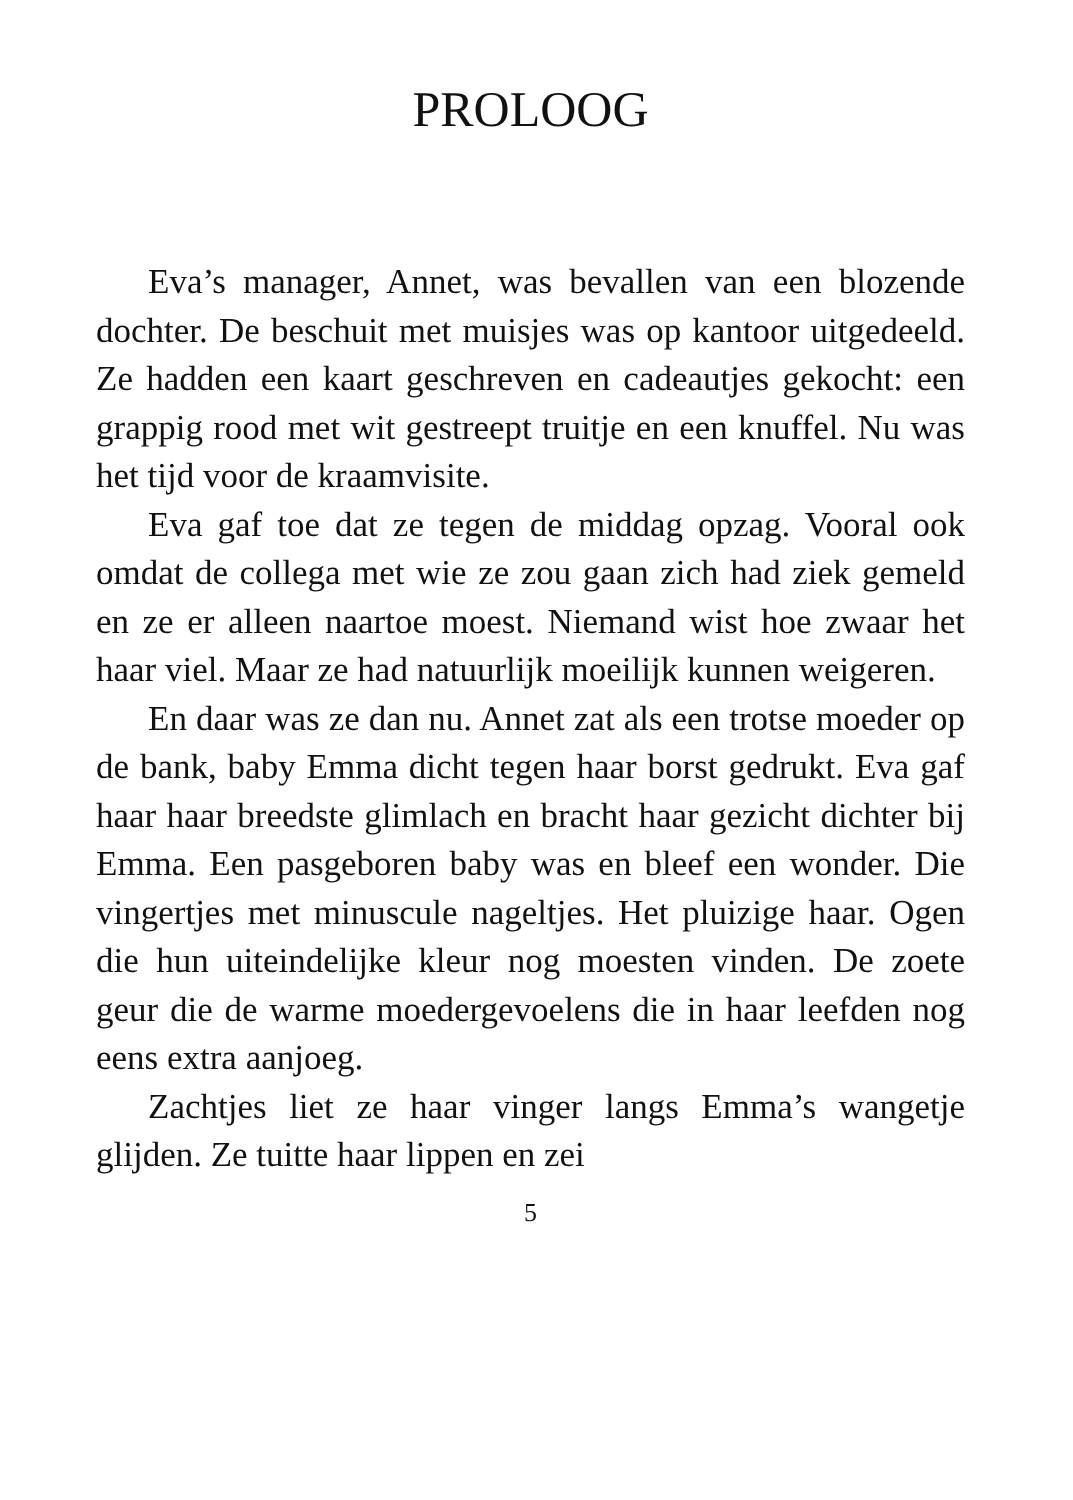PROLOOG
Eva’s manager, Annet, was bevallen van een blozende dochter. De beschuit met muisjes was op kantoor uitgedeeld. Ze hadden een kaart geschreven en cadeautjes gekocht: een grappig rood met wit gestreept truitje en een knuffel. Nu was het tijd voor de kraamvisite.
Eva gaf toe dat ze tegen de middag opzag. Vooral ook omdat de collega met wie ze zou gaan zich had ziek gemeld en ze er alleen naartoe moest. Niemand wist hoe zwaar het haar viel. Maar ze had natuurlijk moeilijk kunnen weigeren.
En daar was ze dan nu. Annet zat als een trotse moeder op de bank, baby Emma dicht tegen haar borst gedrukt. Eva gaf haar haar breedste glimlach en bracht haar gezicht dichter bij Emma. Een pasgeboren baby was en bleef een wonder. Die vingertjes met minuscule nageltjes. Het pluizige haar. Ogen die hun uiteindelijke kleur nog moesten vinden. De zoete geur die de warme moedergevoelens die in haar leefden nog eens extra aanjoeg.
Zachtjes liet ze haar vinger langs Emma’s wangetje glijden. Ze tuitte haar lippen en zei
5